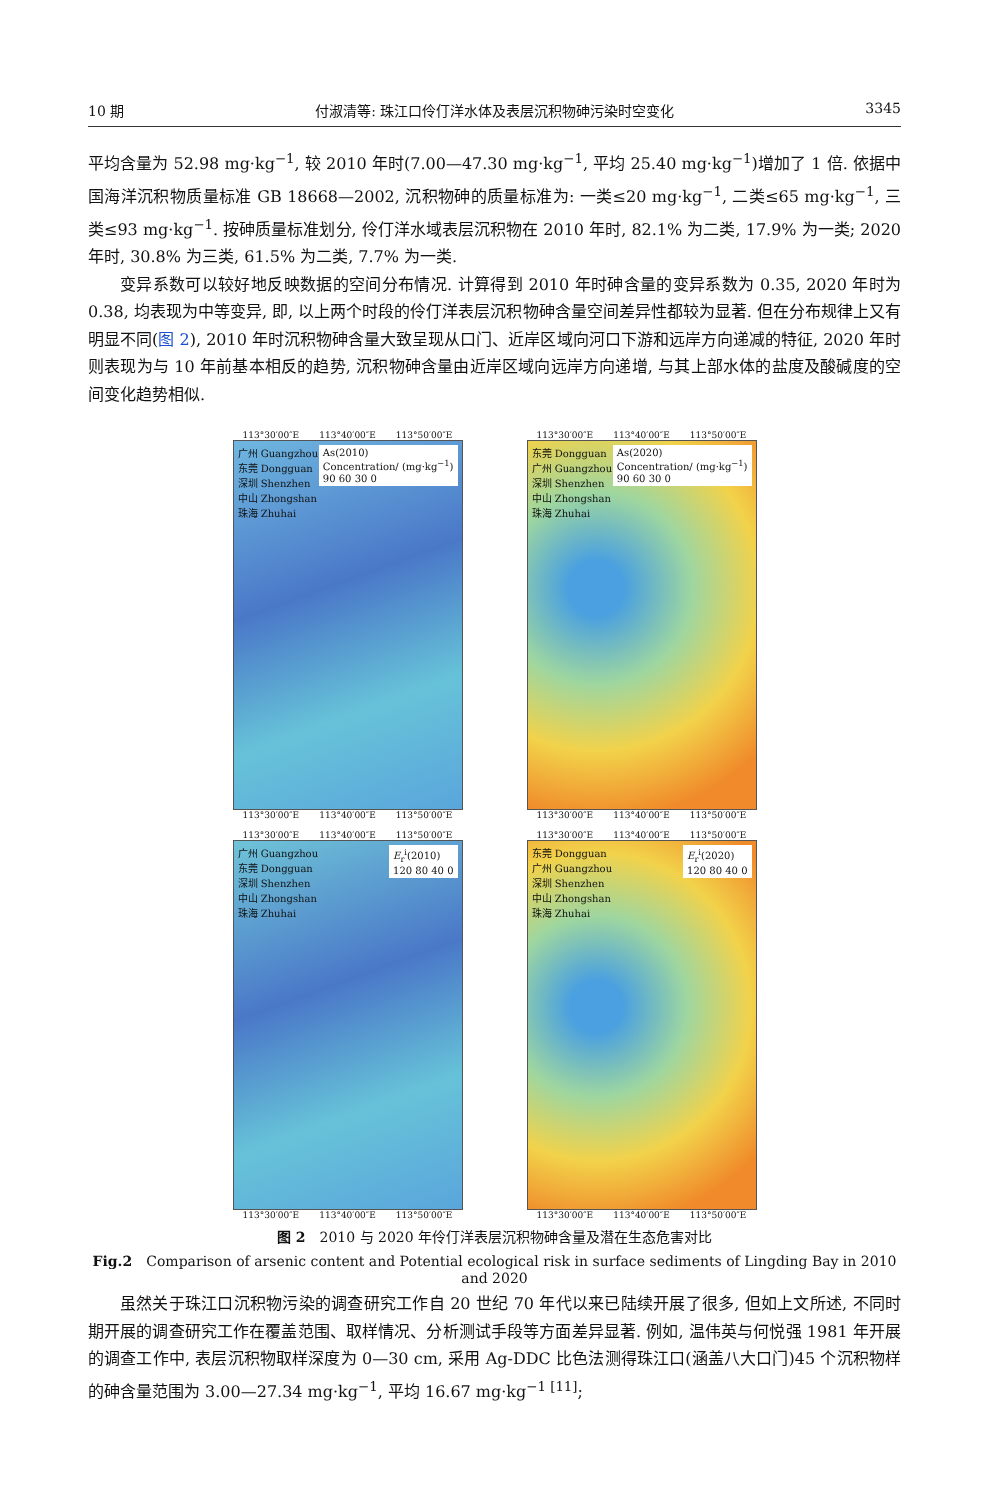10 期 付淑清等: 珠江口伶仃洋水体及表层沉积物砷污染时空变化 3345
平均含量为 52.98 mg·kg<sup>−1</sup>, 较 2010 年时(7.00—47.30 mg·kg<sup>−1</sup>, 平均 25.40 mg·kg<sup>−1</sup>)增加了 1 倍. 依据中国海洋沉积物质量标准 GB 18668—2002, 沉积物砷的质量标准为: 一类≤20 mg·kg<sup>−1</sup>, 二类≤65 mg·kg<sup>−1</sup>, 三类≤93 mg·kg<sup>−1</sup>. 按砷质量标准划分, 伶仃洋水域表层沉积物在 2010 年时, 82.1% 为二类, 17.9% 为一类; 2020 年时, 30.8% 为三类, 61.5% 为二类, 7.7% 为一类.
变异系数可以较好地反映数据的空间分布情况. 计算得到 2010 年时砷含量的变异系数为 0.35, 2020 年时为 0.38, 均表现为中等变异, 即, 以上两个时段的伶仃洋表层沉积物砷含量空间差异性都较为显著. 但在分布规律上又有明显不同(图 2), 2010 年时沉积物砷含量大致呈现从口门、近岸区域向河口下游和远岸方向递减的特征, 2020 年时则表现为与 10 年前基本相反的趋势, 沉积物砷含量由近岸区域向远岸方向递增, 与其上部水体的盐度及酸碱度的空间变化趋势相似.
113°30′00″E 113°40′00″E 113°50′00″E
As(2010)
Concentration/ (mg·kg<sup>−1</sup>)
90 60 30 0
广州 Guangzhou
东莞 Dongguan
深圳 Shenzhen
中山 Zhongshan
珠海 Zhuhai
113°30′00″E 113°40′00″E 113°50′00″E
113°30′00″E 113°40′00″E 113°50′00″E
As(2020)
Concentration/ (mg·kg<sup>−1</sup>)
90 60 30 0
东莞 Dongguan
广州 Guangzhou
深圳 Shenzhen
中山 Zhongshan
珠海 Zhuhai
113°30′00″E 113°40′00″E 113°50′00″E
113°30′00″E 113°40′00″E 113°50′00″E
E<sub>r</sub><sup>i</sup>(2010)
120 80 40 0
广州 Guangzhou
东莞 Dongguan
深圳 Shenzhen
中山 Zhongshan
珠海 Zhuhai
113°30′00″E 113°40′00″E 113°50′00″E
113°30′00″E 113°40′00″E 113°50′00″E
E<sub>r</sub><sup>i</sup>(2020)
120 80 40 0
东莞 Dongguan
广州 Guangzhou
深圳 Shenzhen
中山 Zhongshan
珠海 Zhuhai
113°30′00″E 113°40′00″E 113°50′00″E
图 2　2010 与 2020 年伶仃洋表层沉积物砷含量及潜在生态危害对比
Fig.2　Comparison of arsenic content and Potential ecological risk in surface sediments of Lingding Bay in 2010 and 2020
虽然关于珠江口沉积物污染的调查研究工作自 20 世纪 70 年代以来已陆续开展了很多, 但如上文所述, 不同时期开展的调查研究工作在覆盖范围、取样情况、分析测试手段等方面差异显著. 例如, 温伟英与何悦强 1981 年开展的调查工作中, 表层沉积物取样深度为 0—30 cm, 采用 Ag-DDC 比色法测得珠江口(涵盖八大口门)45 个沉积物样的砷含量范围为 3.00—27.34 mg·kg<sup>−1</sup>, 平均 16.67 mg·kg<sup>−1 [11]</sup>;